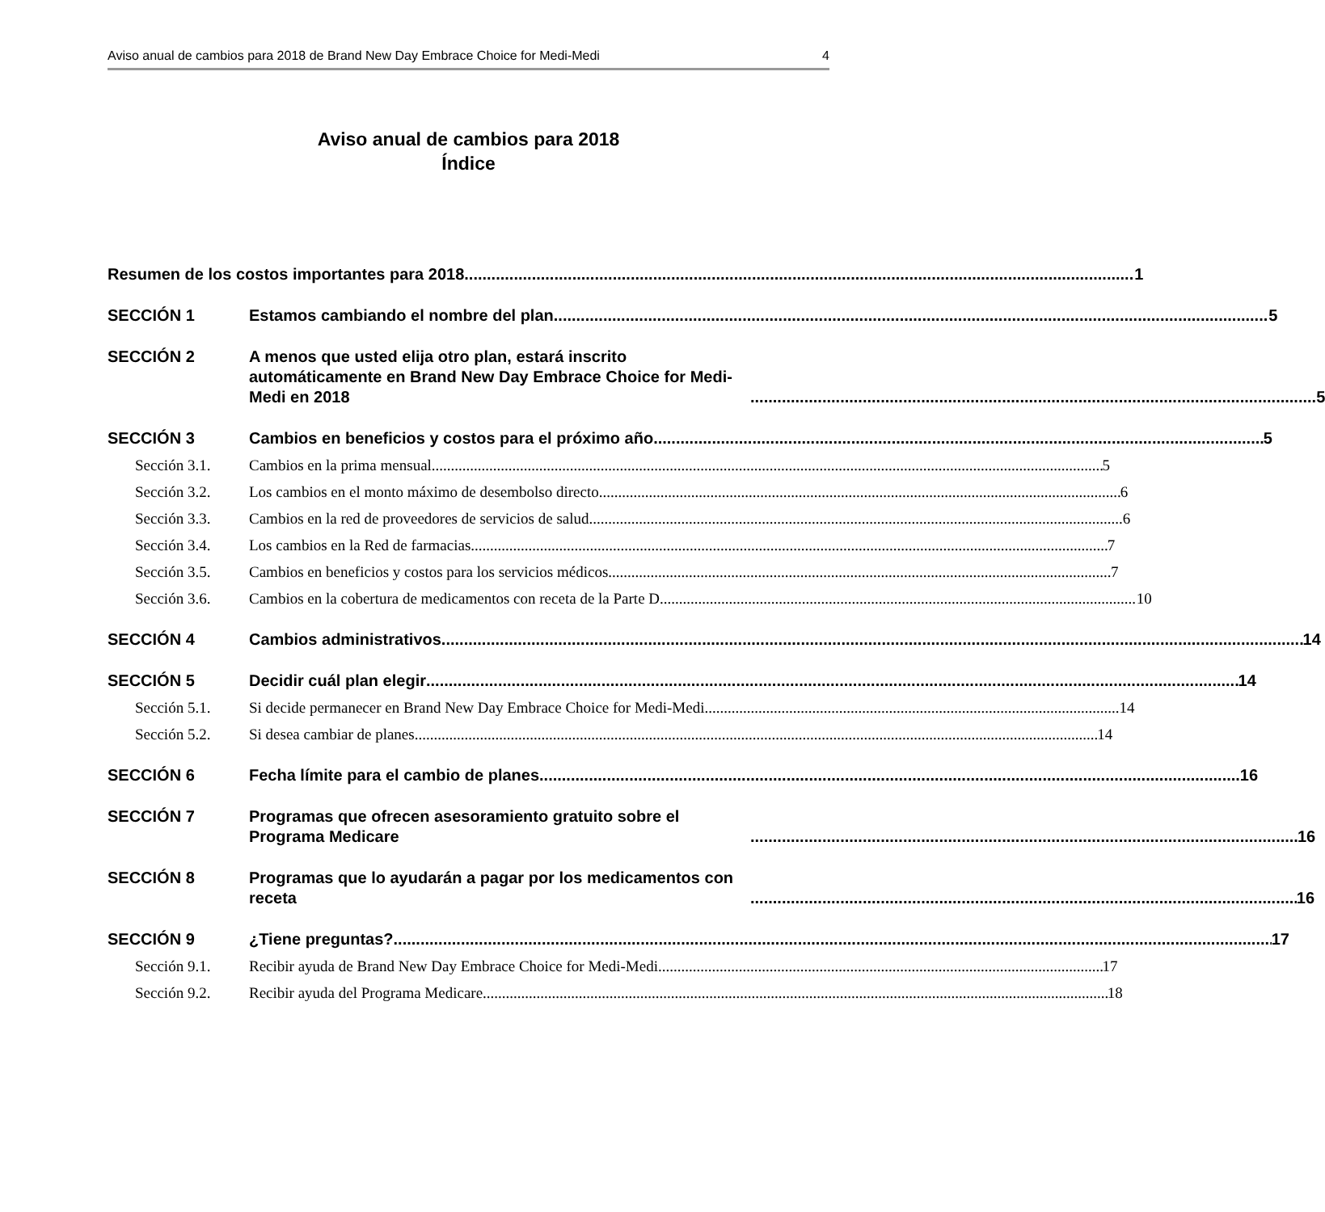Aviso anual de cambios para 2018 de Brand New Day Embrace Choice for Medi-Medi 4
Aviso anual de cambios para 2018
Índice
Resumen de los costos importantes para 2018 1
SECCIÓN 1
Estamos cambiando el nombre del plan 5
SECCIÓN 2
A menos que usted elija otro plan, estará inscrito automáticamente en Brand New Day Embrace Choice for Medi-Medi en 2018 5
SECCIÓN 3
Cambios en beneficios y costos para el próximo año 5
Sección 3.1.
Cambios en la prima mensual 5
Sección 3.2.
Los cambios en el monto máximo de desembolso directo 6
Sección 3.3.
Cambios en la red de proveedores de servicios de salud 6
Sección 3.4.
Los cambios en la Red de farmacias 7
Sección 3.5.
Cambios en beneficios y costos para los servicios médicos 7
Sección 3.6.
Cambios en la cobertura de medicamentos con receta de la Parte D 10
SECCIÓN 4
Cambios administrativos 14
SECCIÓN 5
Decidir cuál plan elegir 14
Sección 5.1.
Si decide permanecer en Brand New Day Embrace Choice for Medi-Medi 14
Sección 5.2.
Si desea cambiar de planes 14
SECCIÓN 6
Fecha límite para el cambio de planes 16
SECCIÓN 7
Programas que ofrecen asesoramiento gratuito sobre el Programa Medicare 16
SECCIÓN 8
Programas que lo ayudarán a pagar por los medicamentos con receta 16
SECCIÓN 9
¿Tiene preguntas? 17
Sección 9.1.
Recibir ayuda de Brand New Day Embrace Choice for Medi-Medi 17
Sección 9.2.
Recibir ayuda del Programa Medicare 18